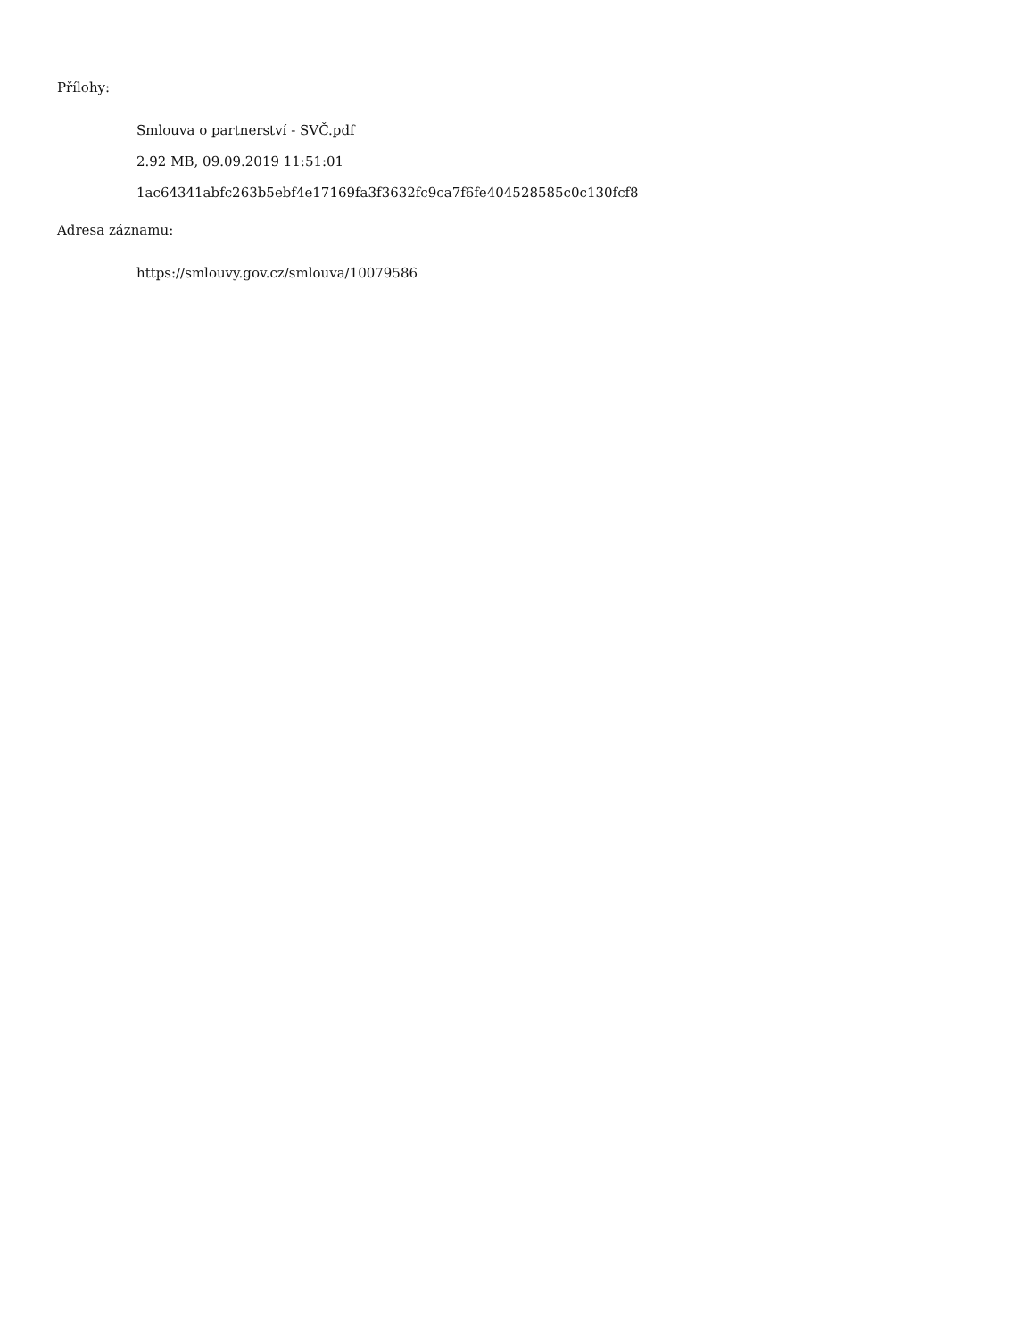Přílohy:
Smlouva o partnerství - SVČ.pdf
2.92 MB, 09.09.2019 11:51:01
1ac64341abfc263b5ebf4e17169fa3f3632fc9ca7f6fe404528585c0c130fcf8
Adresa záznamu:
https://smlouvy.gov.cz/smlouva/10079586